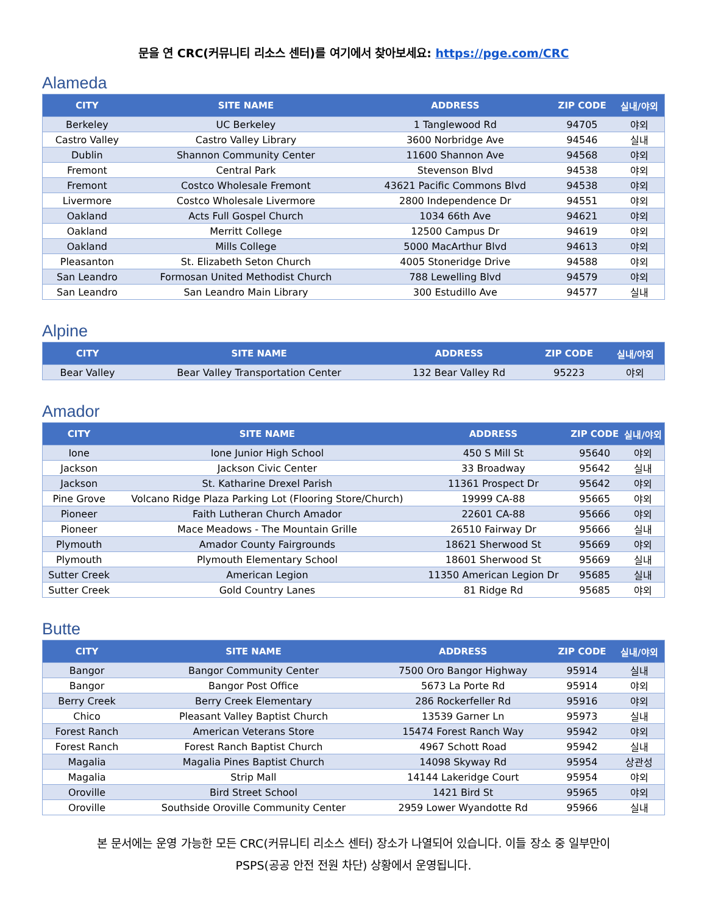문을 연 CRC(커뮤니티 리소스 센터)를 여기에서 찾아보세요: https://pge.com/CRC
Alameda
| CITY | SITE NAME | ADDRESS | ZIP CODE | 실내/야외 |
| --- | --- | --- | --- | --- |
| Berkeley | UC Berkeley | 1 Tanglewood Rd | 94705 | 야외 |
| Castro Valley | Castro Valley Library | 3600 Norbridge Ave | 94546 | 실내 |
| Dublin | Shannon Community Center | 11600 Shannon Ave | 94568 | 야외 |
| Fremont | Central Park | Stevenson Blvd | 94538 | 야외 |
| Fremont | Costco Wholesale Fremont | 43621 Pacific Commons Blvd | 94538 | 야외 |
| Livermore | Costco Wholesale Livermore | 2800 Independence Dr | 94551 | 야외 |
| Oakland | Acts Full Gospel Church | 1034 66th Ave | 94621 | 야외 |
| Oakland | Merritt College | 12500 Campus Dr | 94619 | 야외 |
| Oakland | Mills College | 5000 MacArthur Blvd | 94613 | 야외 |
| Pleasanton | St. Elizabeth Seton Church | 4005 Stoneridge Drive | 94588 | 야외 |
| San Leandro | Formosan United Methodist Church | 788 Lewelling Blvd | 94579 | 야외 |
| San Leandro | San Leandro Main Library | 300 Estudillo Ave | 94577 | 실내 |
Alpine
| CITY | SITE NAME | ADDRESS | ZIP CODE | 실내/야외 |
| --- | --- | --- | --- | --- |
| Bear Valley | Bear Valley Transportation Center | 132 Bear Valley Rd | 95223 | 야외 |
Amador
| CITY | SITE NAME | ADDRESS | ZIP CODE | 실내/야외 |
| --- | --- | --- | --- | --- |
| Ione | Ione Junior High School | 450 S Mill St | 95640 | 야외 |
| Jackson | Jackson Civic Center | 33 Broadway | 95642 | 실내 |
| Jackson | St. Katharine Drexel Parish | 11361 Prospect Dr | 95642 | 야외 |
| Pine Grove | Volcano Ridge Plaza Parking Lot (Flooring Store/Church) | 19999 CA-88 | 95665 | 야외 |
| Pioneer | Faith Lutheran Church Amador | 22601 CA-88 | 95666 | 야외 |
| Pioneer | Mace Meadows - The Mountain Grille | 26510 Fairway Dr | 95666 | 실내 |
| Plymouth | Amador County Fairgrounds | 18621 Sherwood St | 95669 | 야외 |
| Plymouth | Plymouth Elementary School | 18601 Sherwood St | 95669 | 실내 |
| Sutter Creek | American Legion | 11350 American Legion Dr | 95685 | 실내 |
| Sutter Creek | Gold Country Lanes | 81 Ridge Rd | 95685 | 야외 |
Butte
| CITY | SITE NAME | ADDRESS | ZIP CODE | 실내/야외 |
| --- | --- | --- | --- | --- |
| Bangor | Bangor Community Center | 7500 Oro Bangor Highway | 95914 | 실내 |
| Bangor | Bangor Post Office | 5673 La Porte Rd | 95914 | 야외 |
| Berry Creek | Berry Creek Elementary | 286 Rockerfeller Rd | 95916 | 야외 |
| Chico | Pleasant Valley Baptist Church | 13539 Garner Ln | 95973 | 실내 |
| Forest Ranch | American Veterans Store | 15474 Forest Ranch Way | 95942 | 야외 |
| Forest Ranch | Forest Ranch Baptist Church | 4967 Schott Road | 95942 | 실내 |
| Magalia | Magalia Pines Baptist Church | 14098 Skyway Rd | 95954 | 상관성 |
| Magalia | Strip Mall | 14144 Lakeridge Court | 95954 | 야외 |
| Oroville | Bird Street School | 1421 Bird St | 95965 | 야외 |
| Oroville | Southside Oroville Community Center | 2959 Lower Wyandotte Rd | 95966 | 실내 |
본 문서에는 운영 가능한 모든 CRC(커뮤니티 리소스 센터) 장소가 나열되어 있습니다. 이들 장소 중 일부만이
PSPS(공공 안전 전원 차단) 상황에서 운영됩니다.